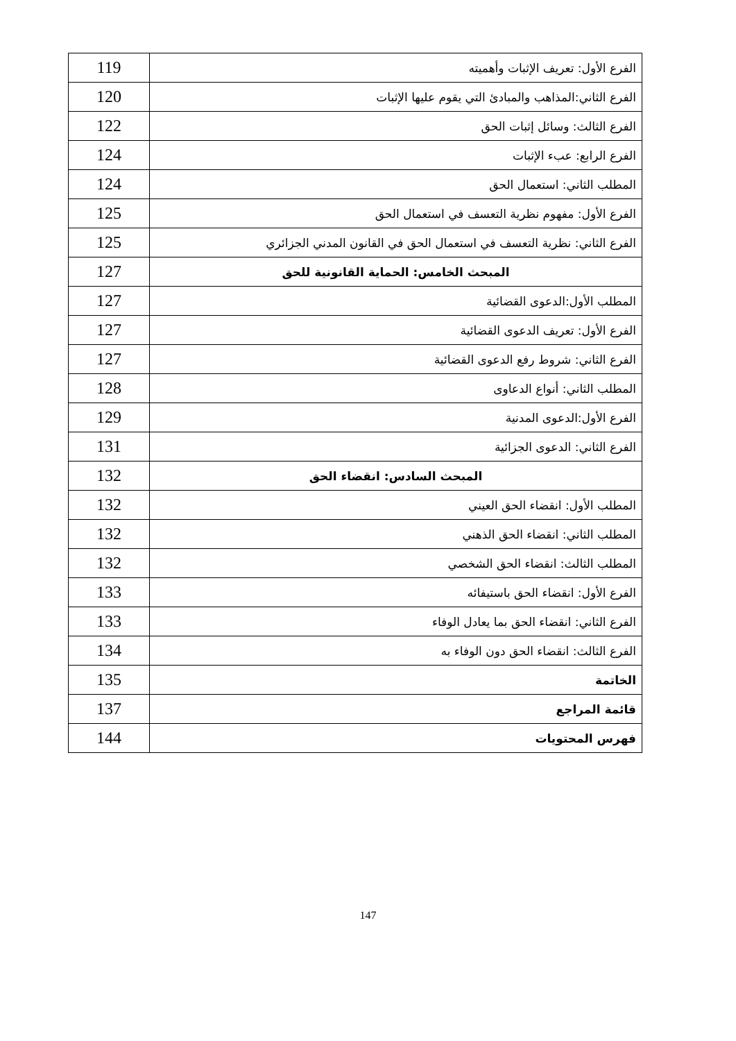| الفرع الأول: تعريف الإثبات وأهميته | 119 |
| الفرع الثاني:المذاهب والمبادئ التي يقوم عليها الإثبات | 120 |
| الفرع الثالث: وسائل إثبات الحق | 122 |
| الفرع الرابع: عبء الإثبات | 124 |
| المطلب الثاني: استعمال الحق | 124 |
| الفرع الأول: مفهوم نظرية التعسف في استعمال الحق | 125 |
| الفرع الثاني: نظرية التعسف في استعمال الحق في القانون المدني الجزائري | 125 |
| المبحث الخامس: الحماية القانونية للحق | 127 |
| المطلب الأول:الدعوى القضائية | 127 |
| الفرع الأول: تعريف الدعوى القضائية | 127 |
| الفرع الثاني: شروط رفع الدعوى القضائية | 127 |
| المطلب الثاني: أنواع الدعاوى | 128 |
| الفرع الأول:الدعوى المدنية | 129 |
| الفرع الثاني: الدعوى الجزائية | 131 |
| المبحث السادس: انقضاء الحق | 132 |
| المطلب الأول: انقضاء الحق العيني | 132 |
| المطلب الثاني: انقضاء الحق الذهني | 132 |
| المطلب الثالث: انقضاء الحق الشخصي | 132 |
| الفرع الأول: انقضاء الحق باستيفائه | 133 |
| الفرع الثاني: انقضاء الحق بما يعادل الوفاء | 133 |
| الفرع الثالث: انقضاء الحق دون الوفاء به | 134 |
| الخاتمة | 135 |
| قائمة المراجع | 137 |
| فهرس المحتويات | 144 |
147